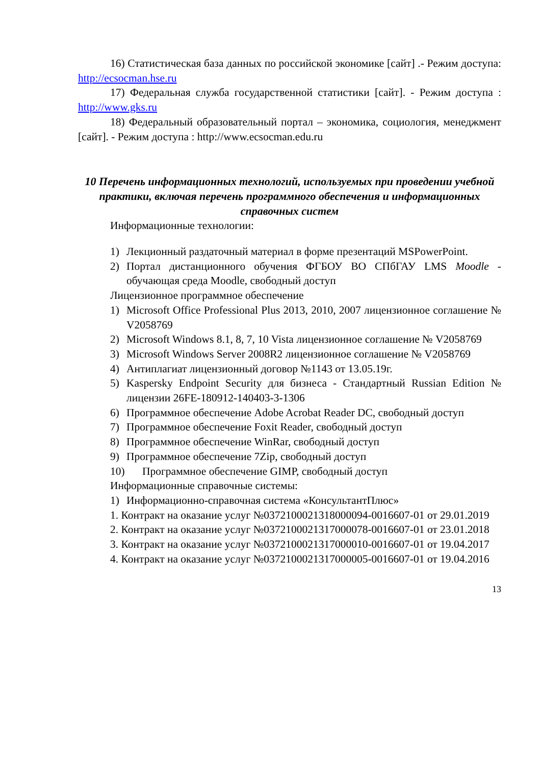16) Статистическая база данных по российской экономике [сайт] .- Режим доступа: http://ecsocman.hse.ru
17) Федеральная служба государственной статистики [сайт]. - Режим доступа : http://www.gks.ru
18) Федеральный образовательный портал – экономика, социология, менеджмент [сайт]. - Режим доступа : http://www.ecsocman.edu.ru
10 Перечень информационных технологий, используемых при проведении учебной практики, включая перечень программного обеспечения и информационных справочных систем
Информационные технологии:
1) Лекционный раздаточный материал в форме презентаций MSPowerPoint.
2) Портал дистанционного обучения ФГБОУ ВО СПбГАУ LMS Moodle - обучающая среда Moodle, свободный доступ
Лицензионное программное обеспечение
1) Microsoft Office Professional Plus 2013, 2010, 2007 лицензионное соглашение № V2058769
2) Microsoft Windows 8.1, 8, 7, 10 Vista лицензионное соглашение № V2058769
3) Microsoft Windows Server 2008R2 лицензионное соглашение № V2058769
4) Антиплагиат лицензионный договор №1143 от 13.05.19г.
5) Kaspersky Endpoint Security для бизнеса - Стандартный Russian Edition № лицензии 26FE-180912-140403-3-1306
6) Программное обеспечение Adobe Acrobat Reader DC, свободный доступ
7) Программное обеспечение Foxit Reader, свободный доступ
8) Программное обеспечение WinRar, свободный доступ
9) Программное обеспечение 7Zip, свободный доступ
10) Программное обеспечение GIMP, свободный доступ
Информационные справочные системы:
1) Информационно-справочная система «КонсультантПлюс»
1. Контракт на оказание услуг №0372100021318000094-0016607-01 от 29.01.2019
2. Контракт на оказание услуг №0372100021317000078-0016607-01 от 23.01.2018
3. Контракт на оказание услуг №0372100021317000010-0016607-01 от 19.04.2017
4. Контракт на оказание услуг №0372100021317000005-0016607-01 от 19.04.2016
13